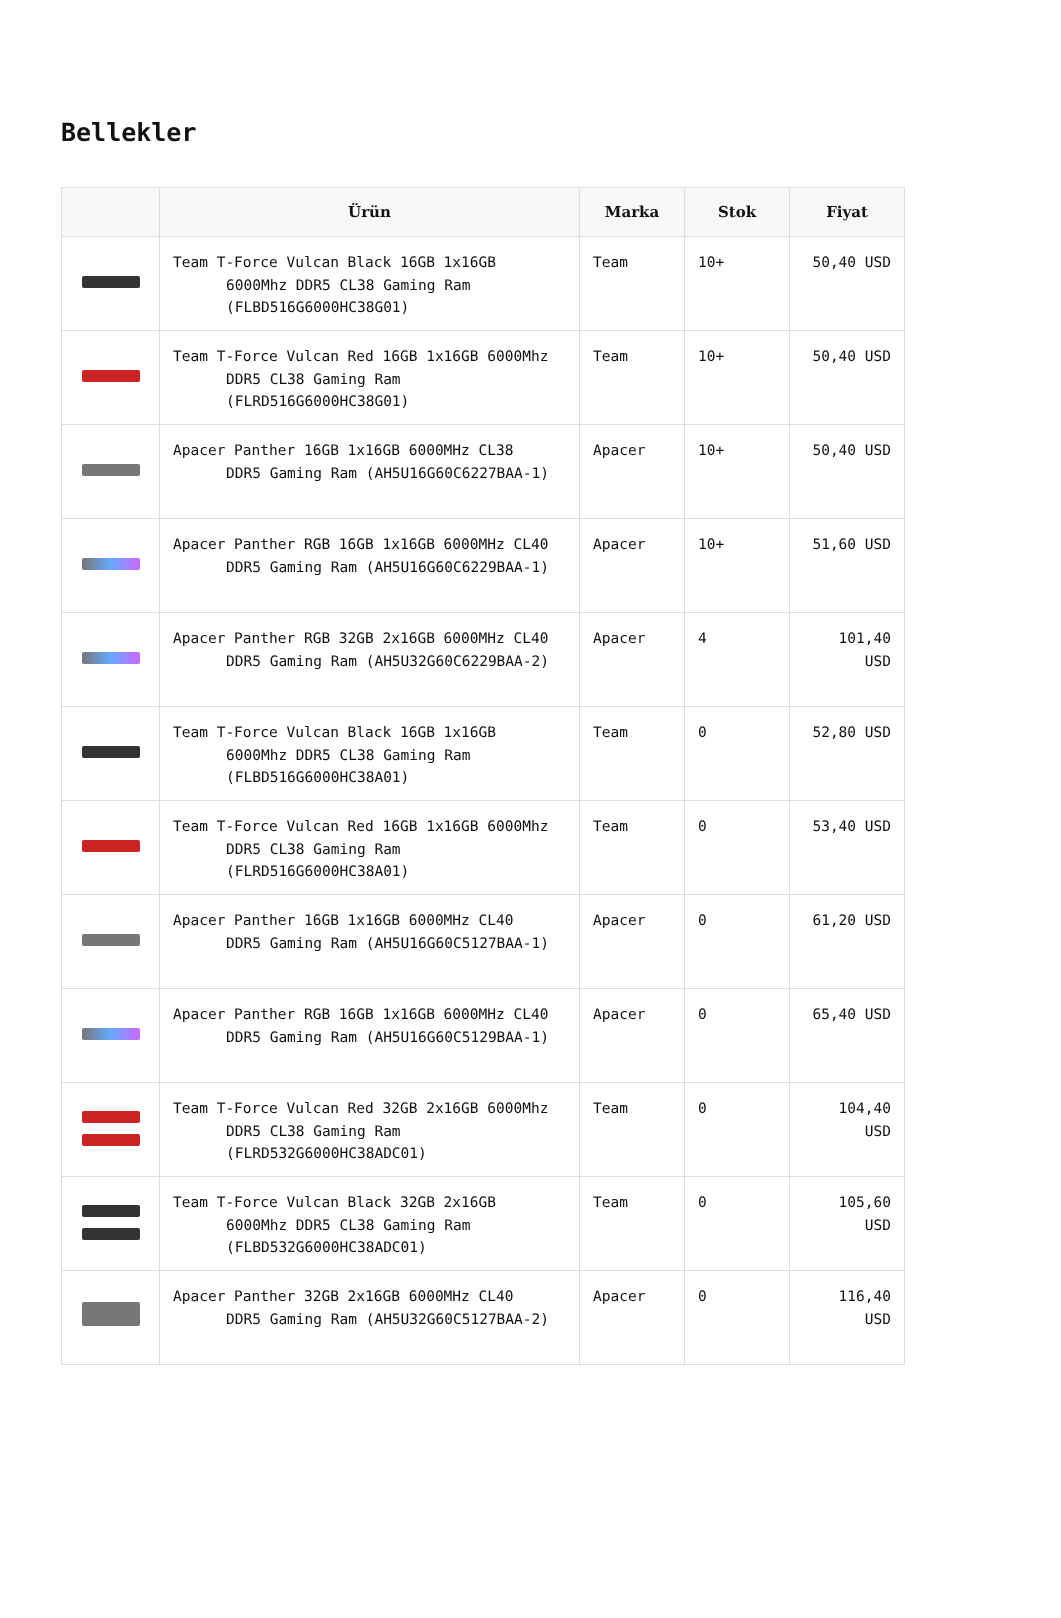Bellekler
| | Ürün | Marka | Stok | Fiyat |
| --- | --- | --- | --- | --- |
| | Team T-Force Vulcan Black 16GB 1x16GB 6000Mhz DDR5 CL38 Gaming Ram (FLBD516G6000HC38G01) | Team | 10+ | 50,40 USD |
| | Team T-Force Vulcan Red 16GB 1x16GB 6000Mhz DDR5 CL38 Gaming Ram (FLRD516G6000HC38G01) | Team | 10+ | 50,40 USD |
| | Apacer Panther 16GB 1x16GB 6000MHz CL38 DDR5 Gaming Ram (AH5U16G60C6227BAA-1) | Apacer | 10+ | 50,40 USD |
| | Apacer Panther RGB 16GB 1x16GB 6000MHz CL40 DDR5 Gaming Ram (AH5U16G60C6229BAA-1) | Apacer | 10+ | 51,60 USD |
| | Apacer Panther RGB 32GB 2x16GB 6000MHz CL40 DDR5 Gaming Ram (AH5U32G60C6229BAA-2) | Apacer | 4 | 101,40 USD |
| | Team T-Force Vulcan Black 16GB 1x16GB 6000Mhz DDR5 CL38 Gaming Ram (FLBD516G6000HC38A01) | Team | 0 | 52,80 USD |
| | Team T-Force Vulcan Red 16GB 1x16GB 6000Mhz DDR5 CL38 Gaming Ram (FLRD516G6000HC38A01) | Team | 0 | 53,40 USD |
| | Apacer Panther 16GB 1x16GB 6000MHz CL40 DDR5 Gaming Ram (AH5U16G60C5127BAA-1) | Apacer | 0 | 61,20 USD |
| | Apacer Panther RGB 16GB 1x16GB 6000MHz CL40 DDR5 Gaming Ram (AH5U16G60C5129BAA-1) | Apacer | 0 | 65,40 USD |
| | Team T-Force Vulcan Red 32GB 2x16GB 6000Mhz DDR5 CL38 Gaming Ram (FLRD532G6000HC38ADC01) | Team | 0 | 104,40 USD |
| | Team T-Force Vulcan Black 32GB 2x16GB 6000Mhz DDR5 CL38 Gaming Ram (FLBD532G6000HC38ADC01) | Team | 0 | 105,60 USD |
| | Apacer Panther 32GB 2x16GB 6000MHz CL40 DDR5 Gaming Ram (AH5U32G60C5127BAA-2) | Apacer | 0 | 116,40 USD |